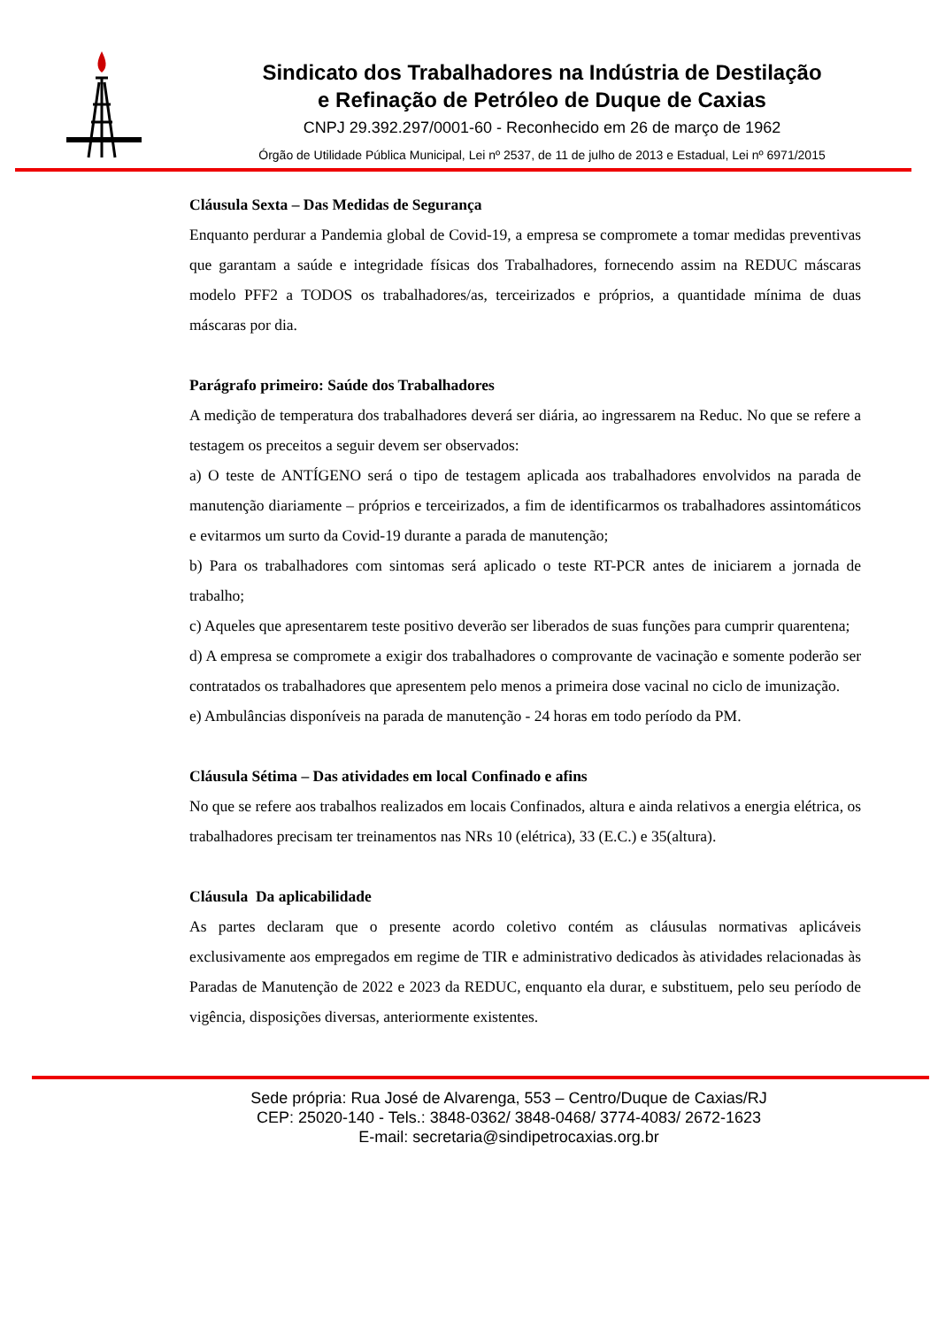Sindicato dos Trabalhadores na Indústria de Destilação
e Refinação de Petróleo de Duque de Caxias
CNPJ 29.392.297/0001-60 - Reconhecido em 26 de março de 1962
Órgão de Utilidade Pública Municipal, Lei nº 2537, de 11 de julho de 2013 e Estadual, Lei nº 6971/2015
Cláusula Sexta – Das Medidas de Segurança
Enquanto perdurar a Pandemia global de Covid-19, a empresa se compromete a tomar medidas preventivas que garantam a saúde e integridade físicas dos Trabalhadores, fornecendo assim na REDUC máscaras modelo PFF2 a TODOS os trabalhadores/as, terceirizados e próprios, a quantidade mínima de duas máscaras por dia.
Parágrafo primeiro: Saúde dos Trabalhadores
A medição de temperatura dos trabalhadores deverá ser diária, ao ingressarem na Reduc. No que se refere a testagem os preceitos a seguir devem ser observados:
a) O teste de ANTÍGENO será o tipo de testagem aplicada aos trabalhadores envolvidos na parada de manutenção diariamente – próprios e terceirizados, a fim de identificarmos os trabalhadores assintomáticos e evitarmos um surto da Covid-19 durante a parada de manutenção;
b) Para os trabalhadores com sintomas será aplicado o teste RT-PCR antes de iniciarem a jornada de trabalho;
c) Aqueles que apresentarem teste positivo deverão ser liberados de suas funções para cumprir quarentena;
d) A empresa se compromete a exigir dos trabalhadores o comprovante de vacinação e somente poderão ser contratados os trabalhadores que apresentem pelo menos a primeira dose vacinal no ciclo de imunização.
e) Ambulâncias disponíveis na parada de manutenção - 24 horas em todo período da PM.
Cláusula Sétima – Das atividades em local Confinado e afins
No que se refere aos trabalhos realizados em locais Confinados, altura e ainda relativos a energia elétrica, os trabalhadores precisam ter treinamentos nas NRs 10 (elétrica), 33 (E.C.) e 35(altura).
Cláusula Da aplicabilidade
As partes declaram que o presente acordo coletivo contém as cláusulas normativas aplicáveis exclusivamente aos empregados em regime de TIR e administrativo dedicados às atividades relacionadas às Paradas de Manutenção de 2022 e 2023 da REDUC, enquanto ela durar, e substituem, pelo seu período de vigência, disposições diversas, anteriormente existentes.
Sede própria: Rua José de Alvarenga, 553 – Centro/Duque de Caxias/RJ
CEP: 25020-140 - Tels.: 3848-0362/ 3848-0468/ 3774-4083/ 2672-1623
E-mail: secretaria@sindipetrocaxias.org.br